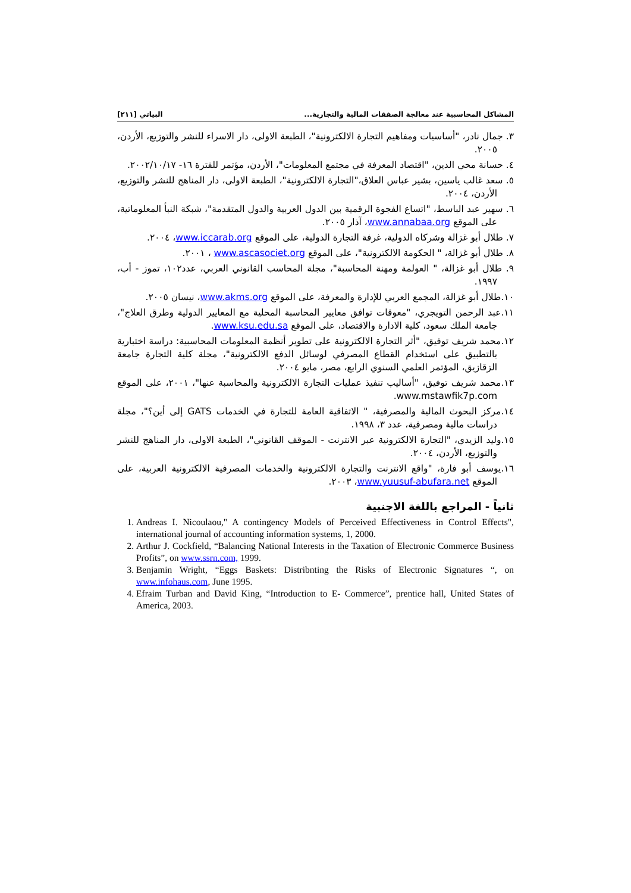المشاكل المحاسبية عند معالجة الصفقات المالية والتجارية... البياتي [٢١١]
٣. جمال نادر، "أساسيات ومفاهيم التجارة الالكترونية"، الطبعة الاولى، دار الاسراء للنشر والتوزيع، الأردن، ٢٠٠٥.
٤. حسانة محي الدين، "اقتصاد المعرفة في مجتمع المعلومات"، الأردن، مؤتمر للفترة ١٦- ٢٠٠٢/١٠/١٧.
٥. سعد غالب ياسين، بشير عباس العلاق،"التجارة الالكترونية"، الطبعة الاولى، دار المناهج للنشر والتوزيع، الأردن، ٢٠٠٤.
٦. سهير عبد الباسط، "اتساع الفجوة الرقمية بين الدول العربية والدول المتقدمة"، شبكة النبأ المعلوماتية، على الموقع www.annabaa.org، آذار ٢٠٠٥.
٧. طلال أبو غزالة وشركاه الدولية، غرفة التجارة الدولية، على الموقع www.iccarab.org، ٢٠٠٤.
٨. طلال أبو غزالة، " الحكومة الالكترونية"، على الموقع www.ascasociet.org ، ٢٠٠١.
٩. طلال أبو غزالة، " العولمة ومهنة المحاسبة"، مجلة المحاسب القانوني العربي، عدد١٠٢، تموز - أب، ١٩٩٧.
١٠.طلال أبو غزالة، المجمع العربي للإدارة والمعرفة، على الموقع www.akms.org، نيسان ٢٠٠٥.
١١.عبد الرحمن التويجري، "معوقات توافق معايير المحاسبة المحلية مع المعايير الدولية وطرق العلاج"، جامعة الملك سعود، كلية الادارة والاقتصاد، على الموقع www.ksu.edu.sa.
١٢.محمد شريف توفيق، "أثر التجارة الالكترونية على تطوير أنظمة المعلومات المحاسبية: دراسة اختبارية بالتطبيق على استخدام القطاع المصرفي لوسائل الدفع الالكترونية"، مجلة كلية التجارة جامعة الزقازيق، المؤتمر العلمي السنوي الرابع، مصر، مايو ٢٠٠٤.
١٣.محمد شريف توفيق، "أساليب تنفيذ عمليات التجارة الالكترونية والمحاسبة عنها"، ٢٠٠١، على الموقع www.mstawfik7p.com.
١٤.مركز البحوث المالية والمصرفية، " الاتفاقية العامة للتجارة في الخدمات GATS إلى أين؟"، مجلة دراسات مالية ومصرفية، عدد ٣، ١٩٩٨.
١٥.وليد الزيدي، "التجارة الالكترونية عبر الانترنت - الموقف القانوني"، الطبعة الاولى، دار المناهج للنشر والتوزيع، الأردن، ٢٠٠٤.
١٦.يوسف أبو فارة، "واقع الانترنت والتجارة الالكترونية والخدمات المصرفية الالكترونية العربية، على الموقع www.yuusuf-abufara.net، ٢٠٠٣.
ثانياً - المراجع باللغة الاجنبية
1. Andreas I. Nicoulaou," A contingency Models of Perceived Effectiveness in Control Effects", international journal of accounting information systems, 1, 2000.
2. Arthur J. Cockfield, “Balancing National Interests in the Taxation of Electronic Commerce Business Profits”, on www.ssrn.com, 1999.
3. Benjamin Wright, “Eggs Baskets: Distribnting the Risks of Electronic Signatures “, on www.infohaus.com, June 1995.
4. Efraim Turban and David King, “Introduction to E- Commerce”, prentice hall, United States of America, 2003.